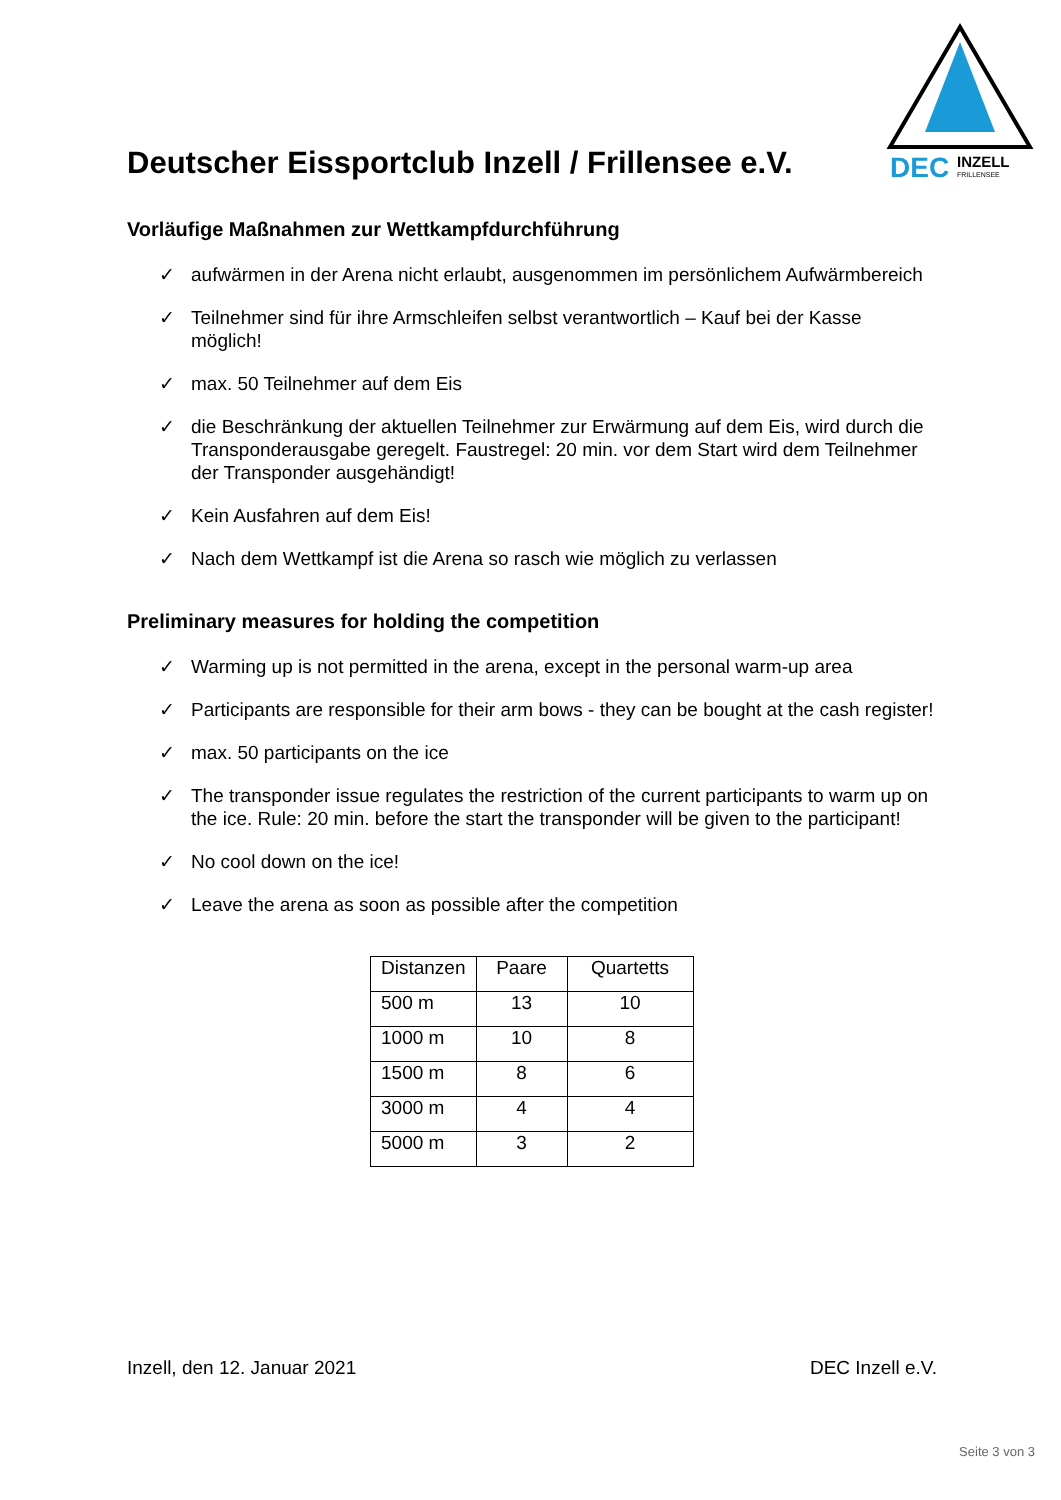Deutscher Eissportclub Inzell / Frillensee e.V.
DEC
INZELL
FRILLENSEE
Vorläufige Maßnahmen zur Wettkampfdurchführung
✓ aufwärmen in der Arena nicht erlaubt, ausgenommen im persönlichem Aufwärmbereich
✓ Teilnehmer sind für ihre Armschleifen selbst verantwortlich – Kauf bei der Kasse möglich!
✓ max. 50 Teilnehmer auf dem Eis
✓ die Beschränkung der aktuellen Teilnehmer zur Erwärmung auf dem Eis, wird durch die Transponderausgabe geregelt. Faustregel: 20 min. vor dem Start wird dem Teilnehmer der Transponder ausgehändigt!
✓ Kein Ausfahren auf dem Eis!
✓ Nach dem Wettkampf ist die Arena so rasch wie möglich zu verlassen
Preliminary measures for holding the competition
✓ Warming up is not permitted in the arena, except in the personal warm-up area
✓ Participants are responsible for their arm bows - they can be bought at the cash register!
✓ max. 50 participants on the ice
✓ The transponder issue regulates the restriction of the current participants to warm up on the ice. Rule: 20 min. before the start the transponder will be given to the participant!
✓ No cool down on the ice!
✓ Leave the arena as soon as possible after the competition
| Distanzen | Paare | Quartetts |
| 500 m | 13 | 10 |
| 1000 m | 10 | 8 |
| 1500 m | 8 | 6 |
| 3000 m | 4 | 4 |
| 5000 m | 3 | 2 |
Inzell, den 12. Januar 2021 DEC Inzell e.V.
Seite 3 von 3